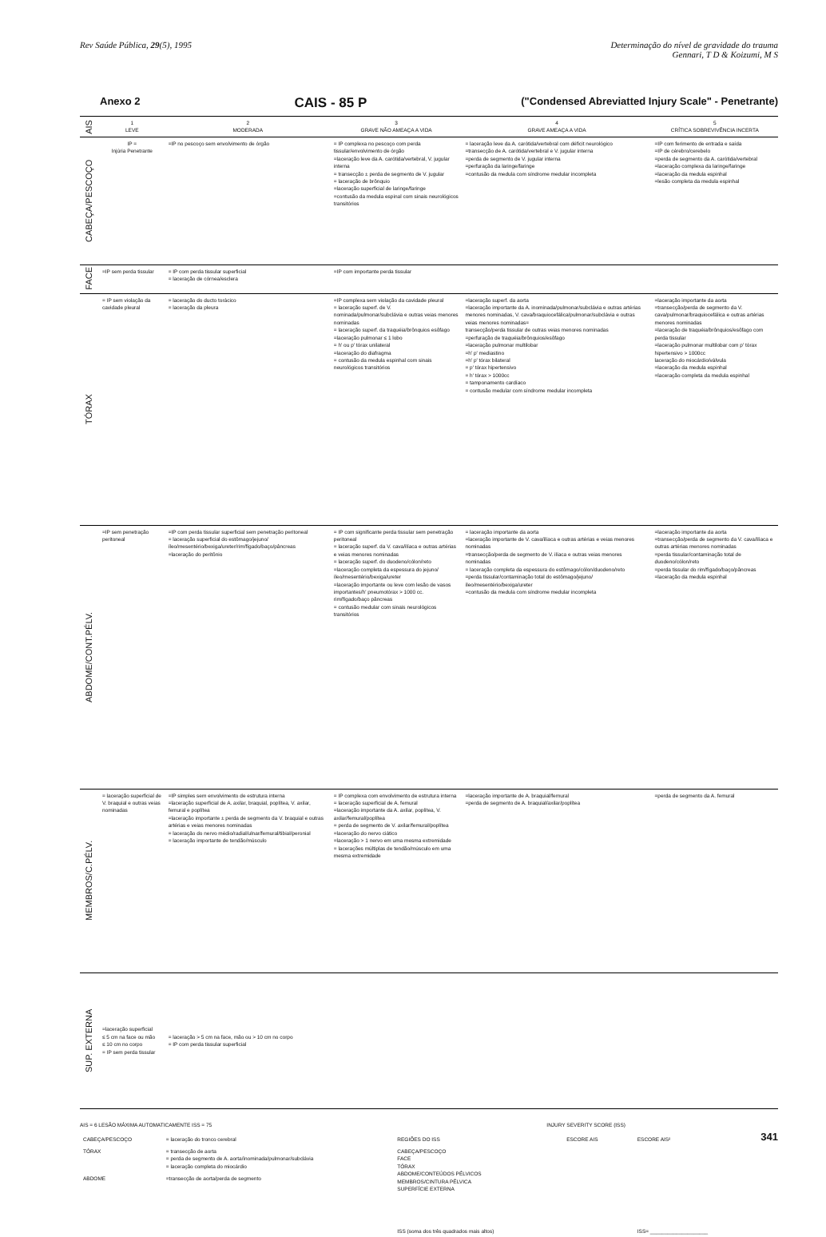Rev Saúde Pública, 29(5), 1995 Determinação do nível de gravidade do trauma
Gennari, T D & Koizumi, M S
Anexo 2 CAIS - 85 P ("Condensed Abreviatted Injury Scale" - Penetrante)
| AIS | 1 LEVE | 2 MODERADA | 3 GRAVE NÃO AMEAÇA A VIDA | 4 GRAVE AMEAÇA A VIDA | 5 CRÍTICA SOBREVIVÊNCIA INCERTA |
| CABEÇA/PESCOÇO | IP = Injúria Penetrante | =IP no pescoço sem envolvimento de órgão | = IP complexa no pescoço com perda tissular/envolvimento de órgão =laceração leve da A. carótida/vertebral, V. jugular interna = transecção ± perda de segmento de V. jugular = laceração de brônquio =laceração superficial de laringe/faringe =contusão da medula espinal com sinais neurológicos transitórios | = laceração leve da A. carótida/vertebral com déficit neurológico =transecção de A. carótida/vertebral e V. jugular interna =perda de segmento de V. jugular interna =perfuração da laringe/faringe =contusão da medula com síndrome medular incompleta | =IP com ferimento de entrada e saída =IP de cérebro/cerebelo =perda de segmento da A. carótida/vertebral =laceração complexa da laringe/faringe =laceração da medula espinhal =lesão completa da medula espinhal |
| FACE | =IP sem perda tissular | = IP com perda tissular superficial = laceração de córnea/esclera | =IP com importante perda tissular | | |
| TÓRAX | = IP sem violação da cavidade pleural | = laceração do ducto torácico = laceração da pleura | =IP complexa sem violação da cavidade pleural = laceração superf. de V. nominada/pulmonar/subclávia e outras veias menores nominadas = laceração superf. da traquéia/brônquios esôfago =laceração pulmonar ≤ 1 lobo = h' ou p' tórax unilateral =laceração do diafragma = contusão da medula espinhal com sinais neurológicos transitórios | =laceração superf. da aorta =laceração importante da A. inominada/pulmonar/subclávia e outras artérias menores nominadas, V. cava/braquiocefálica/pulmonar/subclávia e outras veias menores nominadas= transecção/perda tissular de outras veias menores nominadas =perfuração de traquéia/brônquios/esôfago =laceração pulmonar multilobar =h' p' mediastino =h' p' tórax bilateral = p' tórax hipertensivo = h' tórax > 1000cc = tamponamento cardíaco = contusão medular com síndrome medular incompleta | =laceração importante da aorta =transecção/perda de segmento da V. cava/pulmonar/braquiocefálica e outras artérias menores nominadas =laceração de traquéia/brônquios/esôfago com perda tissular =laceração pulmonar multilobar com p' tórax hipertensivo > 1000cc laceração do miocárdio/válvula =laceração da medula espinhal =laceração completa da medula espinhal |
| ABDOME/CONT.PÉLV. | =IP sem penetração peritoneal | =IP com perda tissular superficial sem penetração peritoneal = laceração superficial do estômago/jejuno/íleo/mesentério/bexiga/ureter/rim/fígado/baço/pâncreas =laceração do peritônio | = IP com significante perda tissular sem penetração peritoneal = laceração superf. da V. cava/ilíaca e outras artérias e veias menores nominadas = laceração superf. do duodeno/cólon/reto =laceração completa da espessura do jejuno/íleo/mesentério/bexiga/ureter =laceração importante ou leve com lesão de vasos importantes/h' pneumotórax > 1000 cc. rim/fígado/baço pâncreas = contusão medular com sinais neurológicos transitórios | = laceração importante da aorta =laceração importante de V. cava/ilíaca e outras artérias e veias menores nominadas =transecção/perda de segmento de V. ilíaca e outras veias menores nominadas = laceração completa da espessura do estômago/cólon/duodeno/reto =perda tissular/contaminação total do estômago/jejuno/íleo/mesentério/bexiga/ureter =contusão da medula com síndrome medular incompleta | =laceração importante da aorta =transecção/perda de segmento da V. cava/ilíaca e outras artérias menores nominadas =perda tissular/contaminação total de duodeno/cólon/reto =perda tissular do rim/fígado/baço/pâncreas =laceração da medula espinhal |
| MEMBROS/C.PÉLV. | = laceração superficial de V. braquial e outras veias nominadas | =IP simples sem envolvimento de estrutura interna =laceração superficial de A. axilar, braquial, poplítea, V. axilar, femural e poplítea =laceração importante ± perda de segmento da V. braquial e outras artérias e veias menores nominadas = laceração do nervo médio/radial/ulnar/femural/tibial/peronial = laceração importante de tendão/músculo | = IP complexa com envolvimento de estrutura interna = laceração superficial de A. femural =laceração importante da A. axilar, poplítea, V. axilar/femural/poplítea = perda de segmento de V. axilar/femural/poplítea =laceração do nervo ciático =laceração > 1 nervo em uma mesma extremidade = lacerações múltiplas de tendão/músculo em uma mesma extremidade | =laceração importante de A. braquial/femural =perda de segmento de A. braquial/axilar/poplítea | =perda de segmento da A. femural |
| SUP. EXTERNA | =laceração superficial ≤ 5 cm na face ou mão ≤ 10 cm no corpo = IP sem perda tissular | = laceração > 5 cm na face, mão ou > 10 cm no corpo = IP com perda tissular superficial | | | |
AIS = 6 LESÃO MÁXIMA AUTOMATICAMENTE ISS = 75
| CABEÇA/PESCOÇO | = laceração do tronco cerebral |
| TÓRAX | = transecção de aorta = perda de segmento de A. aorta/inominada/pulmonar/subclávia = laceração completa do miocárdio |
| ABDOME | =transecção de aorta/perda de segmento |
INJURY SEVERITY SCORE (ISS)
| REGIÕES DO ISS | ESCORE AIS | ESCORE AIS² |
| CABEÇA/PESCOÇO FACE TÓRAX ABDOME/CONTEÚDOS PÉLVICOS MEMBROS/CINTURA PÉLVICA SUPERFÍCIE EXTERNA | | |
| ISS (soma dos três quadrados mais altos) | | ISS= ____________________ |
341